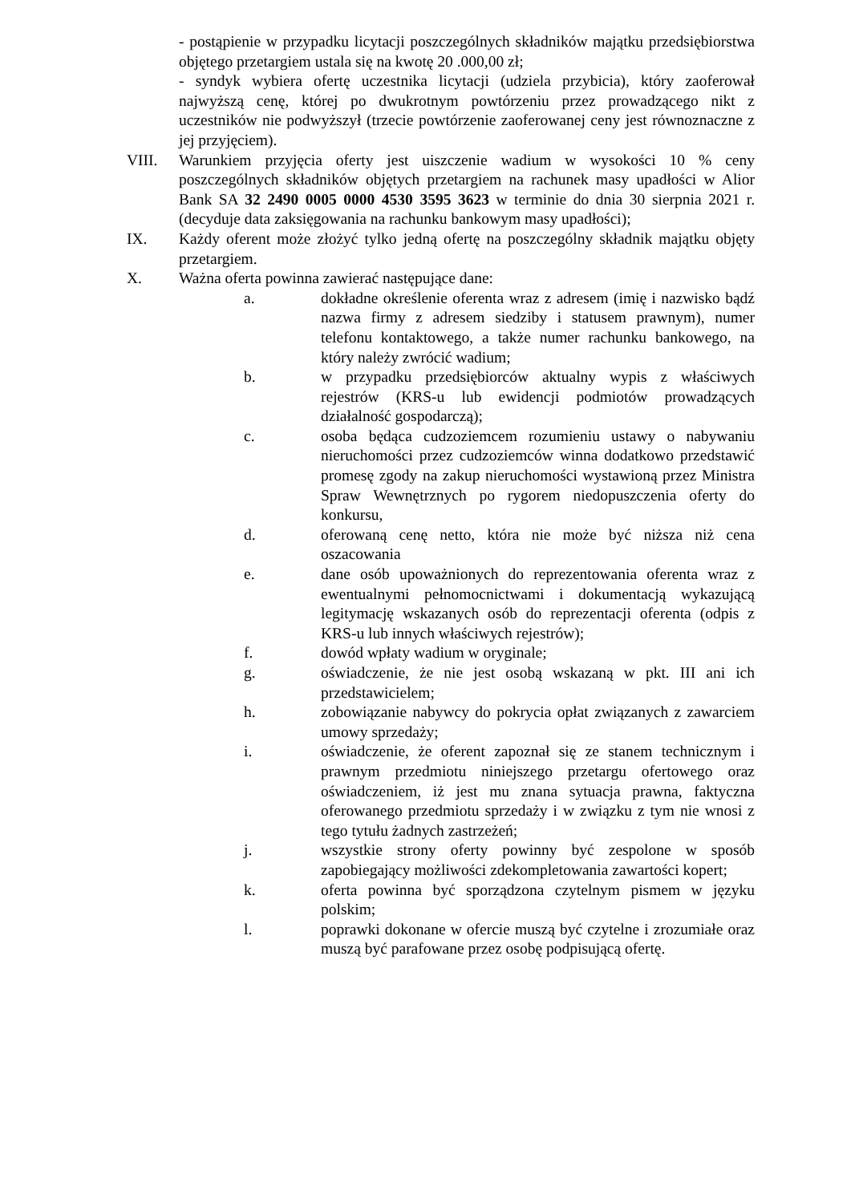- postąpienie w przypadku licytacji poszczególnych składników majątku przedsiębiorstwa objętego przetargiem ustala się na kwotę 20 .000,00 zł;
- syndyk wybiera ofertę uczestnika licytacji (udziela przybicia), który zaoferował najwyższą cenę, której po dwukrotnym powtórzeniu przez prowadzącego nikt z uczestników nie podwyższył (trzecie powtórzenie zaoferowanej ceny jest równoznaczne z jej przyjęciem).
VIII. Warunkiem przyjęcia oferty jest uiszczenie wadium w wysokości 10 % ceny poszczególnych składników objętych przetargiem na rachunek masy upadłości w Alior Bank SA 32 2490 0005 0000 4530 3595 3623 w terminie do dnia 30 sierpnia 2021 r. (decyduje data zaksięgowania na rachunku bankowym masy upadłości);
IX. Każdy oferent może złożyć tylko jedną ofertę na poszczególny składnik majątku objęty przetargiem.
X. Ważna oferta powinna zawierać następujące dane:
a. dokładne określenie oferenta wraz z adresem (imię i nazwisko bądź nazwa firmy z adresem siedziby i statusem prawnym), numer telefonu kontaktowego, a także numer rachunku bankowego, na który należy zwrócić wadium;
b. w przypadku przedsiębiorców aktualny wypis z właściwych rejestrów (KRS-u lub ewidencji podmiotów prowadzących działalność gospodarczą);
c. osoba będąca cudzoziemcem rozumieniu ustawy o nabywaniu nieruchomości przez cudzoziemców winna dodatkowo przedstawić promesę zgody na zakup nieruchomości wystawioną przez Ministra Spraw Wewnętrznych po rygorem niedopuszczenia oferty do konkursu,
d. oferowaną cenę netto, która nie może być niższa niż cena oszacowania
e. dane osób upoważnionych do reprezentowania oferenta wraz z ewentualnymi pełnomocnictwami i dokumentacją wykazującą legitymację wskazanych osób do reprezentacji oferenta (odpis z KRS-u lub innych właściwych rejestrów);
f. dowód wpłaty wadium w oryginale;
g. oświadczenie, że nie jest osobą wskazaną w pkt. III ani ich przedstawicielem;
h. zobowiązanie nabywcy do pokrycia opłat związanych z zawarciem umowy sprzedaży;
i. oświadczenie, że oferent zapoznał się ze stanem technicznym i prawnym przedmiotu niniejszego przetargu ofertowego oraz oświadczeniem, iż jest mu znana sytuacja prawna, faktyczna oferowanego przedmiotu sprzedaży i w związku z tym nie wnosi z tego tytułu żadnych zastrzeżeń;
j. wszystkie strony oferty powinny być zespolone w sposób zapobiegający możliwości zdekompletowania zawartości kopert;
k. oferta powinna być sporządzona czytelnym pismem w języku polskim;
l. poprawki dokonane w ofercie muszą być czytelne i zrozumiałe oraz muszą być parafowane przez osobę podpisującą ofertę.